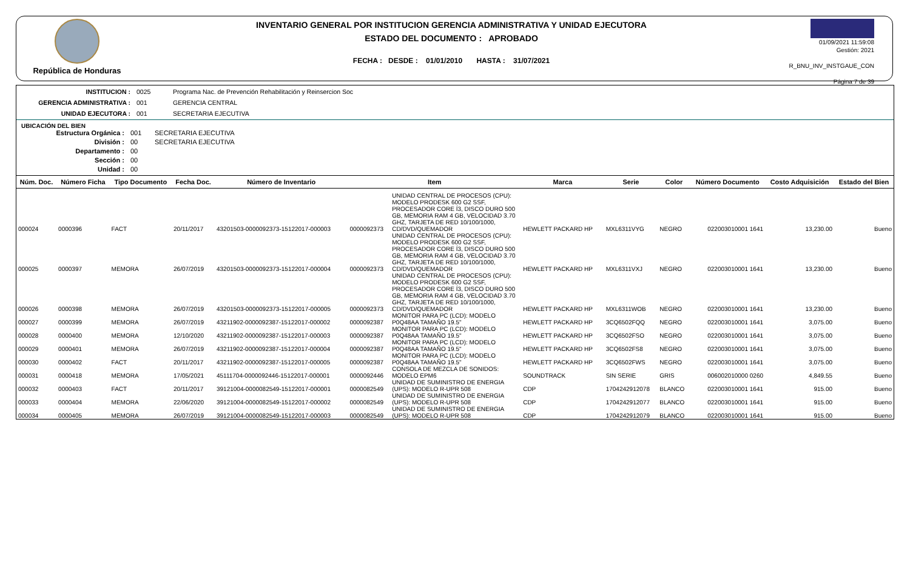República de Honduras INVENTARIO GENERAL POR INSTITUCION GERENCIA ADMINISTRATIVA Y UNIDAD EJECUTORA
ESTADO DEL DOCUMENTO : APROBADO
FECHA : DESDE : 01/01/2010 HASTA : 31/07/2021
01/09/2021 11:59:08
Gestión: 2021
R_BNU_INV_INSTGAUE_CON
Página 7 de 39
INSTITUCION : 0025 Programa Nac. de Prevención Rehabilitación y Reinsercion Soc GERENCIA ADMINISTRATIVA : 001 GERENCIA CENTRAL UNIDAD EJECUTORA : 001 SECRETARIA EJECUTIVA
UBICACIÓN DEL BIEN
Estructura Orgánica : 001 SECRETARIA EJECUTIVA División : 00 SECRETARIA EJECUTIVA Departamento : 00 Sección : 00 Unidad : 00
| Núm. Doc. | Número Ficha | Tipo Documento | Fecha Doc. | Número de Inventario | Item | | Marca | Serie | Color | Número Documento | Costo Adquisición | Estado del Bien |
| --- | --- | --- | --- | --- | --- | --- | --- | --- | --- | --- | --- | --- |
| 000024 | 0000396 | FACT | 20/11/2017 | 43201503-0000092373-15122017-000003 | 0000092373 | UNIDAD CENTRAL DE PROCESOS (CPU): MODELO PRODESK 600 G2 SSF, PROCESADOR CORE Í3, DISCO DURO 500 GB, MEMORIA RAM 4 GB, VELOCIDAD 3.70 GHZ, TARJETA DE RED 10/100/1000, CD/DVD/QUEMADOR | HEWLETT PACKARD HP | MXL6311VYG | NEGRO | 022003010001 1641 | 13,230.00 | Bueno |
| 000025 | 0000397 | MEMORA | 26/07/2019 | 43201503-0000092373-15122017-000004 | 0000092373 | UNIDAD CENTRAL DE PROCESOS (CPU): MODELO PRODESK 600 G2 SSF, PROCESADOR CORE Í3, DISCO DURO 500 GB, MEMORIA RAM 4 GB, VELOCIDAD 3.70 GHZ, TARJETA DE RED 10/100/1000, CD/DVD/QUEMADOR | HEWLETT PACKARD HP | MXL6311VXJ | NEGRO | 022003010001 1641 | 13,230.00 | Bueno |
| 000026 | 0000398 | MEMORA | 26/07/2019 | 43201503-0000092373-15122017-000005 | 0000092373 | UNIDAD CENTRAL DE PROCESOS (CPU): MODELO PRODESK 600 G2 SSF, PROCESADOR CORE Í3, DISCO DURO 500 GB, MEMORIA RAM 4 GB, VELOCIDAD 3.70 GHZ, TARJETA DE RED 10/100/1000, CD/DVD/QUEMADOR | HEWLETT PACKARD HP | MXL6311WOB | NEGRO | 022003010001 1641 | 13,230.00 | Bueno |
| 000027 | 0000399 | MEMORA | 26/07/2019 | 43211902-0000092387-15122017-000002 | 0000092387 | MONITOR PARA PC (LCD): MODELO P0Q48AA TAMAÑO 19.5" | HEWLETT PACKARD HP | 3CQ6502FQQ | NEGRO | 022003010001 1641 | 3,075.00 | Bueno |
| 000028 | 0000400 | MEMORA | 12/10/2020 | 43211902-0000092387-15122017-000003 | 0000092387 | MONITOR PARA PC (LCD): MODELO P0Q48AA TAMAÑO 19.5" | HEWLETT PACKARD HP | 3CQ6502FSO | NEGRO | 022003010001 1641 | 3,075.00 | Bueno |
| 000029 | 0000401 | MEMORA | 26/07/2019 | 43211902-0000092387-15122017-000004 | 0000092387 | MONITOR PARA PC (LCD): MODELO P0Q48AA TAMAÑO 19.5" | HEWLETT PACKARD HP | 3CQ6502FS8 | NEGRO | 022003010001 1641 | 3,075.00 | Bueno |
| 000030 | 0000402 | FACT | 20/11/2017 | 43211902-0000092387-15122017-000005 | 0000092387 | MONITOR PARA PC (LCD): MODELO P0Q48AA TAMAÑO 19.5" | HEWLETT PACKARD HP | 3CQ6502FWS | NEGRO | 022003010001 1641 | 3,075.00 | Bueno |
| 000031 | 0000418 | MEMORA | 17/05/2021 | 45111704-0000092446-15122017-000001 | 0000092446 | CONSOLA DE MEZCLA DE SONIDOS: MODELO EPM6 | SOUNDTRACK | SIN SERIE | GRIS | 006002010000 0260 | 4,849.55 | Bueno |
| 000032 | 0000403 | FACT | 20/11/2017 | 39121004-0000082549-15122017-000001 | 0000082549 | UNIDAD DE SUMINISTRO DE ENERGIA (UPS): MODELO R-UPR 508 | CDP | 1704242912078 | BLANCO | 022003010001 1641 | 915.00 | Bueno |
| 000033 | 0000404 | MEMORA | 22/06/2020 | 39121004-0000082549-15122017-000002 | 0000082549 | UNIDAD DE SUMINISTRO DE ENERGIA (UPS): MODELO R-UPR 508 | CDP | 1704242912077 | BLANCO | 022003010001 1641 | 915.00 | Bueno |
| 000034 | 0000405 | MEMORA | 26/07/2019 | 39121004-0000082549-15122017-000003 | 0000082549 | UNIDAD DE SUMINISTRO DE ENERGIA (UPS): MODELO R-UPR 508 | CDP | 1704242912079 | BLANCO | 022003010001 1641 | 915.00 | Bueno |